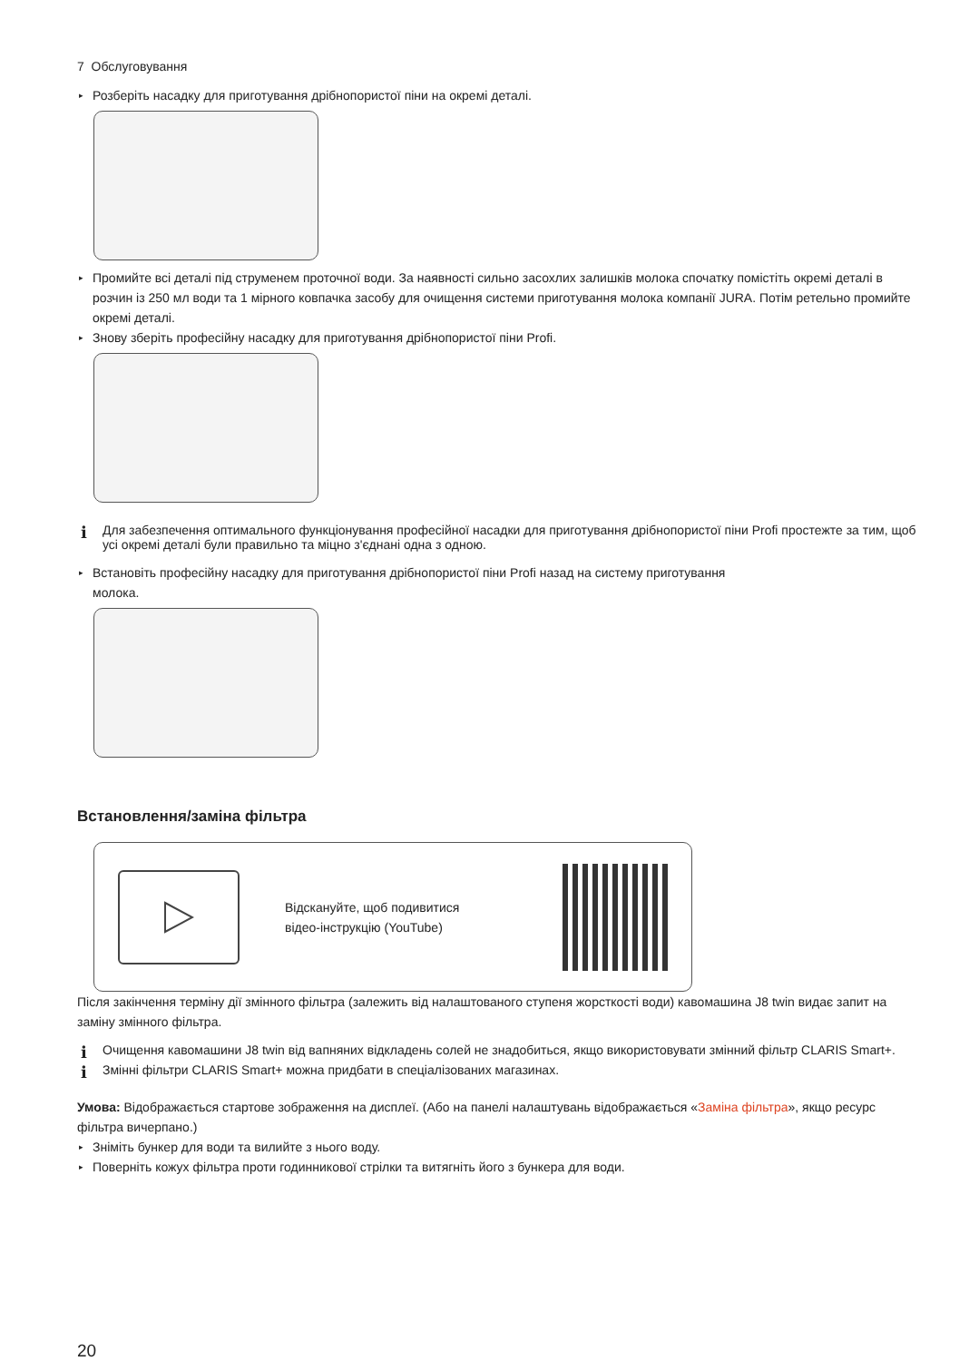7 Обслуговування
▸ Розберіть насадку для приготування дрібнопористої піни на окремі деталі.
▸ Промийте всі деталі під струменем проточної води. За наявності сильно засохлих залишків молока спочатку помістіть окремі деталі в розчин із 250 мл води та 1 мірного ковпачка засобу для очищення системи приготування молока компанії JURA. Потім ретельно промийте окремі деталі.
▸ Знову зберіть професійну насадку для приготування дрібнопористої піни Profi.
i Для забезпечення оптимального функціонування професійної насадки для приготування дрібнопористої піни Profi простежте за тим, щоб усі окремі деталі були правильно та міцно з'єднані одна з одною.
▸ Встановіть професійну насадку для приготування дрібнопористої піни Profi назад на систему приготування
молока.
Встановлення/заміна фільтра
Відскануйте, щоб подивитися
відео-інструкцію (YouTube)
Після закінчення терміну дії змінного фільтра (залежить від налаштованого ступеня жорсткості води) кавомашина J8 twin видає запит на заміну змінного фільтра.
i Очищення кавомашини J8 twin від вапняних відкладень солей не знадобиться, якщо використовувати змінний фільтр CLARIS Smart+.
i Змінні фільтри CLARIS Smart+ можна придбати в спеціалізованих магазинах.
Умова: Відображається стартове зображення на дисплеї. (Або на панелі налаштувань відображається «Заміна фільтра», якщо ресурс фільтра вичерпано.)
▸ Зніміть бункер для води та вилийте з нього воду.
▸ Поверніть кожух фільтра проти годинникової стрілки та витягніть його з бункера для води.
20